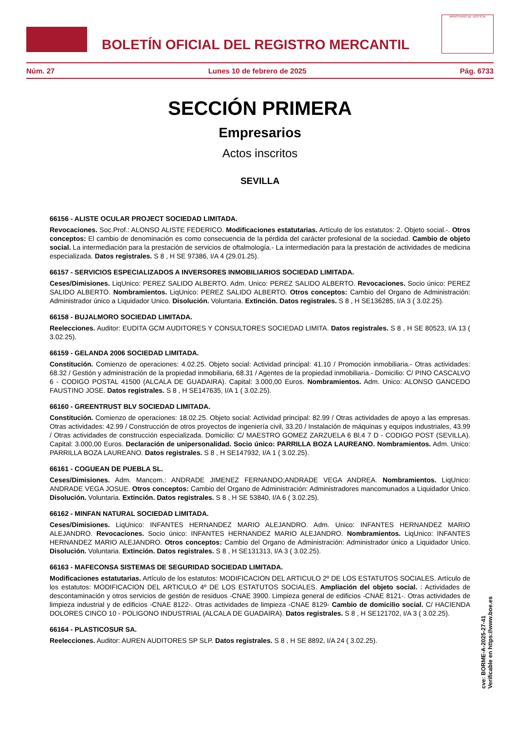BOLETÍN OFICIAL DEL REGISTRO MERCANTIL
MINISTERIO DE JUSTICIA
Núm. 27 Lunes 10 de febrero de 2025 Pág. 6733
SECCIÓN PRIMERA
Empresarios
Actos inscritos
SEVILLA
66156 - ALISTE OCULAR PROJECT SOCIEDAD LIMITADA.
Revocaciones. Soc.Prof.: ALONSO ALISTE FEDERICO. Modificaciones estatutarias. Artículo de los estatutos: 2. Objeto social.-. Otros conceptos: El cambio de denominación es como consecuencia de la pérdida del carácter profesional de la sociedad. Cambio de objeto social. La intermediación para la prestación de servicios de oftalmología.- La intermediación para la prestación de actividades de medicina especializada. Datos registrales. S 8 , H SE 97386, I/A 4 (29.01.25).
66157 - SERVICIOS ESPECIALIZADOS A INVERSORES INMOBILIARIOS SOCIEDAD LIMITADA.
Ceses/Dimisiones. LiqUnico: PEREZ SALIDO ALBERTO. Adm. Unico: PEREZ SALIDO ALBERTO. Revocaciones. Socio único: PEREZ SALIDO ALBERTO. Nombramientos. LiqUnico: PEREZ SALIDO ALBERTO. Otros conceptos: Cambio del Organo de Administración: Administrador único a Liquidador Unico. Disolución. Voluntaria. Extinción. Datos registrales. S 8 , H SE136285, I/A 3 ( 3.02.25).
66158 - BUJALMORO SOCIEDAD LIMITADA.
Reelecciones. Auditor: EUDITA GCM AUDITORES Y CONSULTORES SOCIEDAD LIMITA. Datos registrales. S 8 , H SE 80523, I/A 13 ( 3.02.25).
66159 - GELANDA 2006 SOCIEDAD LIMITADA.
Constitución. Comienzo de operaciones: 4.02.25. Objeto social: Actividad principal: 41.10 / Promoción inmobiliaria.- Otras actividades: 68.32 / Gestión y administración de la propiedad inmobiliaria, 68.31 / Agentes de la propiedad inmobiliaria.- Domicilio: C/ PINO CASCALVO 6 - CODIGO POSTAL 41500 (ALCALA DE GUADAIRA). Capital: 3.000,00 Euros. Nombramientos. Adm. Unico: ALONSO GANCEDO FAUSTINO JOSE. Datos registrales. S 8 , H SE147635, I/A 1 ( 3.02.25).
66160 - GREENTRUST BLV SOCIEDAD LIMITADA.
Constitución. Comienzo de operaciones: 18.02.25. Objeto social: Actividad principal: 82.99 / Otras actividades de apoyo a las empresas. Otras actividades: 42.99 / Construcción de otros proyectos de ingeniería civil, 33.20 / Instalación de máquinas y equipos industriales, 43.99 / Otras actividades de construcción especializada. Domicilio: C/ MAESTRO GOMEZ ZARZUELA 6 Bl.4 7 D - CODIGO POST (SEVILLA). Capital: 3.000,00 Euros. Declaración de unipersonalidad. Socio único: PARRILLA BOZA LAUREANO. Nombramientos. Adm. Unico: PARRILLA BOZA LAUREANO. Datos registrales. S 8 , H SE147932, I/A 1 ( 3.02.25).
66161 - COGUEAN DE PUEBLA SL.
Ceses/Dimisiones. Adm. Mancom.: ANDRADE JIMENEZ FERNANDO;ANDRADE VEGA ANDREA. Nombramientos. LiqUnico: ANDRADE VEGA JOSUE. Otros conceptos: Cambio del Organo de Administración: Administradores mancomunados a Liquidador Unico. Disolución. Voluntaria. Extinción. Datos registrales. S 8 , H SE 53840, I/A 6 ( 3.02.25).
66162 - MINFAN NATURAL SOCIEDAD LIMITADA.
Ceses/Dimisiones. LiqUnico: INFANTES HERNANDEZ MARIO ALEJANDRO. Adm. Unico: INFANTES HERNANDEZ MARIO ALEJANDRO. Revocaciones. Socio único: INFANTES HERNANDEZ MARIO ALEJANDRO. Nombramientos. LiqUnico: INFANTES HERNANDEZ MARIO ALEJANDRO. Otros conceptos: Cambio del Organo de Administración: Administrador único a Liquidador Unico. Disolución. Voluntaria. Extinción. Datos registrales. S 8 , H SE131313, I/A 3 ( 3.02.25).
66163 - MAFECONSA SISTEMAS DE SEGURIDAD SOCIEDAD LIMITADA.
Modificaciones estatutarias. Artículo de los estatutos: MODIFICACION DEL ARTICULO 2º DE LOS ESTATUTOS SOCIALES. Artículo de los estatutos: MODIFICACION DEL ARTICULO 4º DE LOS ESTATUTOS SOCIALES. Ampliación del objeto social. : Actividades de descontaminación y otros servicios de gestión de residuos -CNAE 3900. Limpieza general de edificios -CNAE 8121-. Otras actividades de limpieza industrial y de edificios -CNAE 8122-. Otras actividades de limpieza -CNAE 8129- Cambio de domicilio social. C/ HACIENDA DOLORES CINCO 10 - POLIGONO INDUSTRIAL (ALCALA DE GUADAIRA). Datos registrales. S 8 , H SE121702, I/A 3 ( 3.02.25).
66164 - PLASTICOSUR SA.
Reelecciones. Auditor: AUREN AUDITORES SP SLP. Datos registrales. S 8 , H SE 8892, I/A 24 ( 3.02.25).
cve: BORME-A-2025-27-41
Verificable en https://www.boe.es